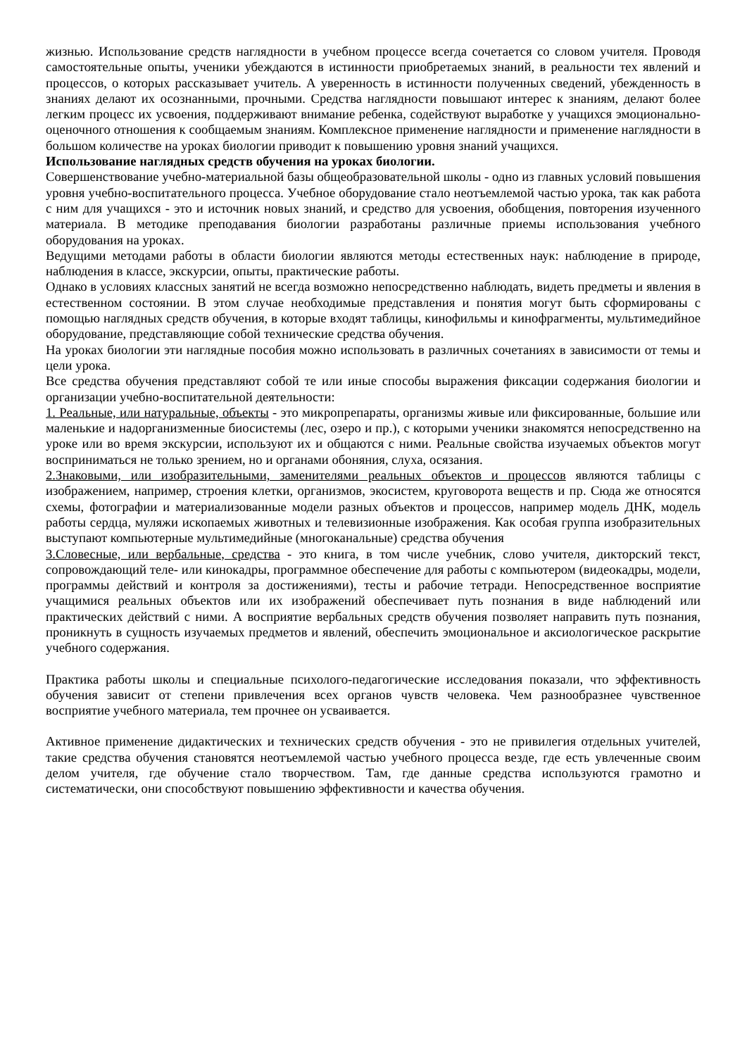жизнью. Использование средств наглядности в учебном процессе всегда сочетается со словом учителя. Проводя самостоятельные опыты, ученики убеждаются в истинности приобретаемых знаний, в реальности тех явлений и процессов, о которых рассказывает учитель. А уверенность в истинности полученных сведений, убежденность в знаниях делают их осознанными, прочными. Средства наглядности повышают интерес к знаниям, делают более легким процесс их усвоения, поддерживают внимание ребенка, содействуют выработке у учащихся эмоционально-оценочного отношения к сообщаемым знаниям. Комплексное применение наглядности и применение наглядности в большом количестве на уроках биологии приводит к повышению уровня знаний учащихся.
Использование наглядных средств обучения на уроках биологии.
Совершенствование учебно-материальной базы общеобразовательной школы - одно из главных условий повышения уровня учебно-воспитательного процесса. Учебное оборудование стало неотъемлемой частью урока, так как работа с ним для учащихся - это и источник новых знаний, и средство для усвоения, обобщения, повторения изученного материала. В методике преподавания биологии разработаны различные приемы использования учебного оборудования на уроках.
Ведущими методами работы в области биологии являются методы естественных наук: наблюдение в природе, наблюдения в классе, экскурсии, опыты, практические работы.
Однако в условиях классных занятий не всегда возможно непосредственно наблюдать, видеть предметы и явления в естественном состоянии. В этом случае необходимые представления и понятия могут быть сформированы с помощью наглядных средств обучения, в которые входят таблицы, кинофильмы и кинофрагменты, мультимедийное оборудование, представляющие собой технические средства обучения.
На уроках биологии эти наглядные пособия можно использовать в различных сочетаниях в зависимости от темы и цели урока.
Все средства обучения представляют собой те или иные способы выражения фиксации содержания биологии и организации учебно-воспитательной деятельности:
1. Реальные, или натуральные, объекты - это микропрепараты, организмы живые или фиксированные, большие или маленькие и надорганизменные биосистемы (лес, озеро и пр.), с которыми ученики знакомятся непосредственно на уроке или во время экскурсии, используют их и общаются с ними. Реальные свойства изучаемых объектов могут восприниматься не только зрением, но и органами обоняния, слуха, осязания.
2.Знаковыми, или изобразительными, заменителями реальных объектов и процессов являются таблицы с изображением, например, строения клетки, организмов, экосистем, круговорота веществ и пр. Сюда же относятся схемы, фотографии и материализованные модели разных объектов и процессов, например модель ДНК, модель работы сердца, муляжи ископаемых животных и телевизионные изображения. Как особая группа изобразительных выступают компьютерные мультимедийные (многоканальные) средства обучения
3.Словесные, или вербальные, средства - это книга, в том числе учебник, слово учителя, дикторский текст, сопровождающий теле- или кинокадры, программное обеспечение для работы с компьютером (видеокадры, модели, программы действий и контроля за достижениями), тесты и рабочие тетради. Непосредственное восприятие учащимися реальных объектов или их изображений обеспечивает путь познания в виде наблюдений или практических действий с ними. А восприятие вербальных средств обучения позволяет направить путь познания, проникнуть в сущность изучаемых предметов и явлений, обеспечить эмоциональное и аксиологическое раскрытие учебного содержания.
Практика работы школы и специальные психолого-педагогические исследования показали, что эффективность обучения зависит от степени привлечения всех органов чувств человека. Чем разнообразнее чувственное восприятие учебного материала, тем прочнее он усваивается.
Активное применение дидактических и технических средств обучения - это не привилегия отдельных учителей, такие средства обучения становятся неотъемлемой частью учебного процесса везде, где есть увлеченные своим делом учителя, где обучение стало творчеством. Там, где данные средства используются грамотно и систематически, они способствуют повышению эффективности и качества обучения.